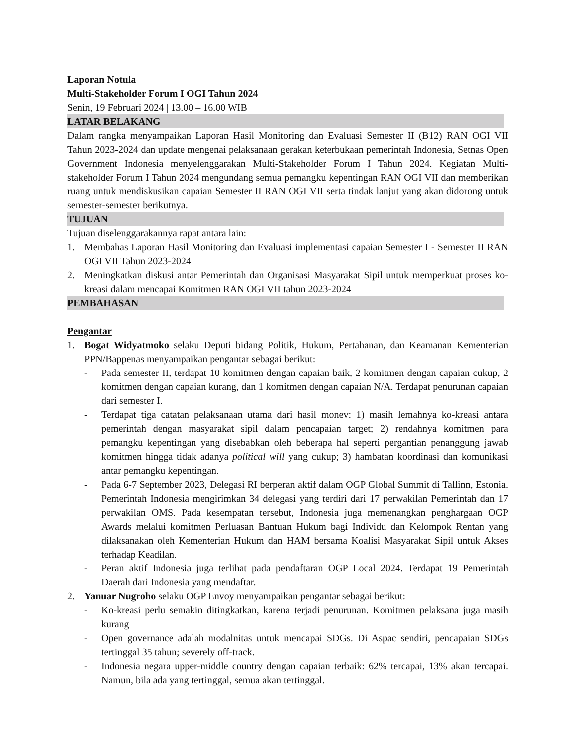Laporan Notula
Multi-Stakeholder Forum I OGI Tahun 2024
Senin, 19 Februari 2024 | 13.00 – 16.00 WIB
LATAR BELAKANG
Dalam rangka menyampaikan Laporan Hasil Monitoring dan Evaluasi Semester II (B12) RAN OGI VII Tahun 2023-2024 dan update mengenai pelaksanaan gerakan keterbukaan pemerintah Indonesia, Setnas Open Government Indonesia menyelenggarakan Multi-Stakeholder Forum I Tahun 2024. Kegiatan Multi-stakeholder Forum I Tahun 2024 mengundang semua pemangku kepentingan RAN OGI VII dan memberikan ruang untuk mendiskusikan capaian Semester II RAN OGI VII serta tindak lanjut yang akan didorong untuk semester-semester berikutnya.
TUJUAN
Tujuan diselenggarakannya rapat antara lain:
1. Membahas Laporan Hasil Monitoring dan Evaluasi implementasi capaian Semester I - Semester II RAN OGI VII Tahun 2023-2024
2. Meningkatkan diskusi antar Pemerintah dan Organisasi Masyarakat Sipil untuk memperkuat proses ko-kreasi dalam mencapai Komitmen RAN OGI VII tahun 2023-2024
PEMBAHASAN
Pengantar
1. Bogat Widyatmoko selaku Deputi bidang Politik, Hukum, Pertahanan, dan Keamanan Kementerian PPN/Bappenas menyampaikan pengantar sebagai berikut:
- Pada semester II, terdapat 10 komitmen dengan capaian baik, 2 komitmen dengan capaian cukup, 2 komitmen dengan capaian kurang, dan 1 komitmen dengan capaian N/A. Terdapat penurunan capaian dari semester I.
- Terdapat tiga catatan pelaksanaan utama dari hasil monev: 1) masih lemahnya ko-kreasi antara pemerintah dengan masyarakat sipil dalam pencapaian target; 2) rendahnya komitmen para pemangku kepentingan yang disebabkan oleh beberapa hal seperti pergantian penanggung jawab komitmen hingga tidak adanya political will yang cukup; 3) hambatan koordinasi dan komunikasi antar pemangku kepentingan.
- Pada 6-7 September 2023, Delegasi RI berperan aktif dalam OGP Global Summit di Tallinn, Estonia. Pemerintah Indonesia mengirimkan 34 delegasi yang terdiri dari 17 perwakilan Pemerintah dan 17 perwakilan OMS. Pada kesempatan tersebut, Indonesia juga memenangkan penghargaan OGP Awards melalui komitmen Perluasan Bantuan Hukum bagi Individu dan Kelompok Rentan yang dilaksanakan oleh Kementerian Hukum dan HAM bersama Koalisi Masyarakat Sipil untuk Akses terhadap Keadilan.
- Peran aktif Indonesia juga terlihat pada pendaftaran OGP Local 2024. Terdapat 19 Pemerintah Daerah dari Indonesia yang mendaftar.
2. Yanuar Nugroho selaku OGP Envoy menyampaikan pengantar sebagai berikut:
- Ko-kreasi perlu semakin ditingkatkan, karena terjadi penurunan. Komitmen pelaksana juga masih kurang
- Open governance adalah modalnitas untuk mencapai SDGs. Di Aspac sendiri, pencapaian SDGs tertinggal 35 tahun; severely off-track.
- Indonesia negara upper-middle country dengan capaian terbaik: 62% tercapai, 13% akan tercapai. Namun, bila ada yang tertinggal, semua akan tertinggal.